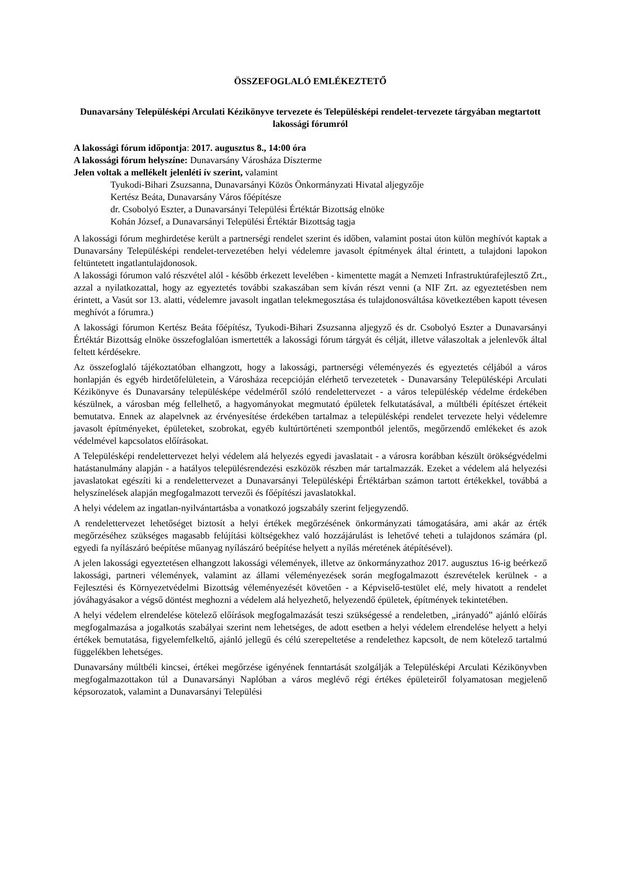ÖSSZEFOGLALÓ EMLÉKEZTETŐ
Dunavarsány Településképi Arculati Kézikönyve tervezete és Településképi rendelet-tervezete tárgyában megtartott lakossági fórumról
A lakossági fórum időpontja: 2017. augusztus 8., 14:00 óra
A lakossági fórum helyszíne: Dunavarsány Városháza Díszterme
Jelen voltak a mellékelt jelenléti ív szerint, valamint
Tyukodi-Bihari Zsuzsanna, Dunavarsányi Közös Önkormányzati Hivatal aljegyzője
Kertész Beáta, Dunavarsány Város főépítésze
dr. Csobolyó Eszter, a Dunavarsányi Települési Értéktár Bizottság elnöke
Kohán József, a Dunavarsányi Települési Értéktár Bizottság tagja
A lakossági fórum meghirdetése került a partnerségi rendelet szerint és időben, valamint postai úton külön meghívót kaptak a Dunavarsány Településképi rendelet-tervezetében helyi védelemre javasolt építmények által érintett, a tulajdoni lapokon feltüntetett ingatlantulajdonosok.
A lakossági fórumon való részvétel alól - később érkezett levelében - kimentette magát a Nemzeti Infrastruktúrafejlesztő Zrt., azzal a nyilatkozattal, hogy az egyeztetés további szakaszában sem kíván részt venni (a NIF Zrt. az egyeztetésben nem érintett, a Vasút sor 13. alatti, védelemre javasolt ingatlan telekmegosztása és tulajdonosváltása következtében kapott tévesen meghívót a fórumra.)
A lakossági fórumon Kertész Beáta főépítész, Tyukodi-Bihari Zsuzsanna aljegyző és dr. Csobolyó Eszter a Dunavarsányi Értéktár Bizottság elnöke összefoglalóan ismertették a lakossági fórum tárgyát és célját, illetve válaszoltak a jelenlevők által feltett kérdésekre.
Az összefoglaló tájékoztatóban elhangzott, hogy a lakossági, partnerségi véleményezés és egyeztetés céljából a város honlapján és egyéb hirdetőfelületein, a Városháza recepcióján elérhető tervezetetek - Dunavarsány Településképi Arculati Kézikönyve és Dunavarsány településképe védelméről szóló rendelettervezet - a város településkép védelme érdekében készülnek, a városban még fellelhető, a hagyományokat megmutató épületek felkutatásával, a múltbéli építészet értékeit bemutatva. Ennek az alapelvnek az érvényesítése érdekében tartalmaz a településképi rendelet tervezete helyi védelemre javasolt építményeket, épületeket, szobrokat, egyéb kultúrtörténeti szempontból jelentős, megőrzendő emlékeket és azok védelmével kapcsolatos előírásokat.
A Településképi rendelettervezet helyi védelem alá helyezés egyedi javaslatait - a városra korábban készült örökségvédelmi hatástanulmány alapján - a hatályos településrendezési eszközök részben már tartalmazzák. Ezeket a védelem alá helyezési javaslatokat egészíti ki a rendelettervezet a Dunavarsányi Településképi Értéktárban számon tartott értékekkel, továbbá a helyszínelések alapján megfogalmazott tervezői és főépítészi javaslatokkal.
A helyi védelem az ingatlan-nyilvántartásba a vonatkozó jogszabály szerint feljegyzendő.
A rendelettervezet lehetőséget biztosít a helyi értékek megőrzésének önkormányzati támogatására, ami akár az érték megőrzéséhez szükséges magasabb felújítási költségekhez való hozzájárulást is lehetővé teheti a tulajdonos számára (pl. egyedi fa nyílászáró beépítése műanyag nyílászáró beépítése helyett a nyílás méretének átépítésével).
A jelen lakossági egyeztetésen elhangzott lakossági vélemények, illetve az önkormányzathoz 2017. augusztus 16-ig beérkező lakossági, partneri vélemények, valamint az állami véleményezések során megfogalmazott észrevételek kerülnek - a Fejlesztési és Környezetvédelmi Bizottság véleményezését követően - a Képviselő-testület elé, mely hivatott a rendelet jóváhagyásakor a végső döntést meghozni a védelem alá helyezhető, helyezendő épületek, építmények tekintetében.
A helyi védelem elrendelése kötelező előírások megfogalmazását teszi szükségessé a rendeletben, „irányadó” ajánló előírás megfogalmazása a jogalkotás szabályai szerint nem lehetséges, de adott esetben a helyi védelem elrendelése helyett a helyi értékek bemutatása, figyelemfelkeltő, ajánló jellegű és célú szerepeltetése a rendelethez kapcsolt, de nem kötelező tartalmú függelékben lehetséges.
Dunavarsány múltbéli kincsei, értékei megőrzése igényének fenntartását szolgálják a Településképi Arculati Kézikönyvben megfogalmazottakon túl a Dunavarsányi Naplóban a város meglévő régi értékes épületeiről folyamatosan megjelenő képsorozatok, valamint a Dunavarsányi Települési